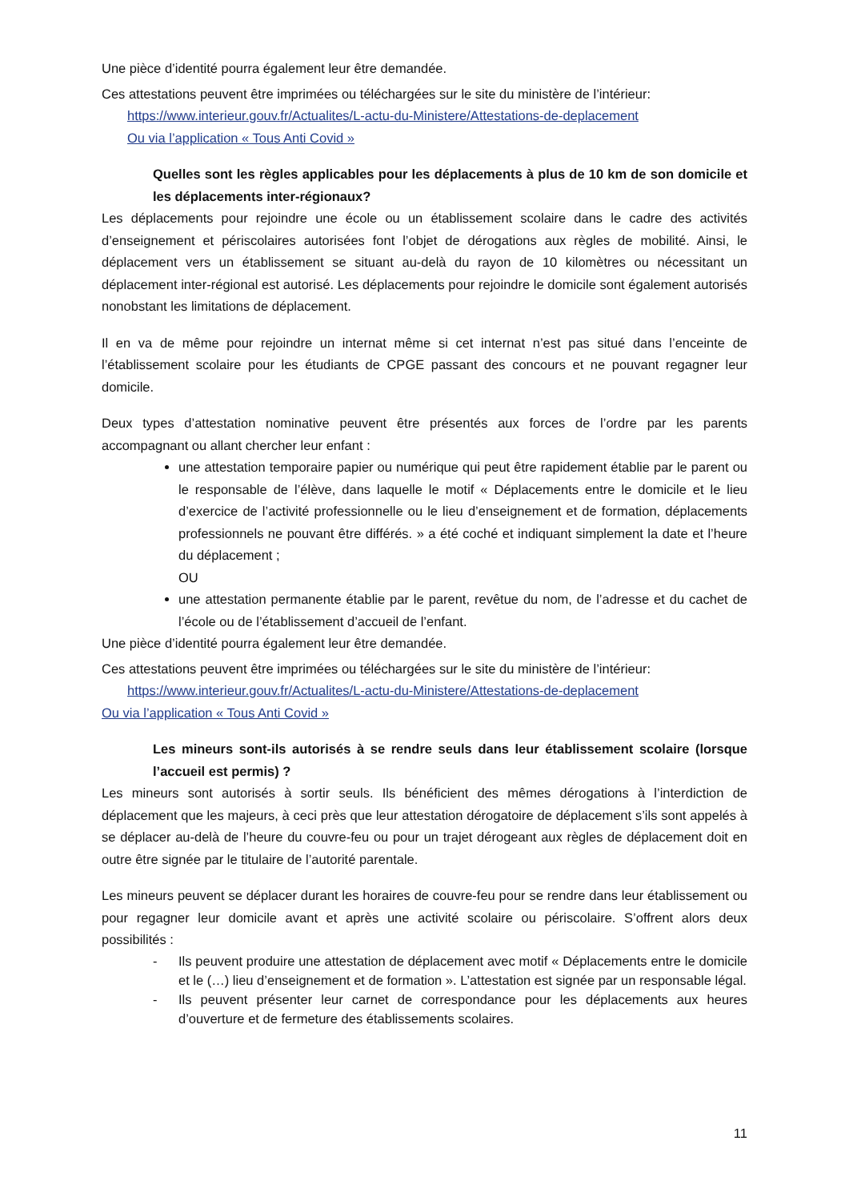Une pièce d’identité pourra également leur être demandée.
Ces attestations peuvent être imprimées ou téléchargées sur le site du ministère de l’intérieur:
https://www.interieur.gouv.fr/Actualites/L-actu-du-Ministere/Attestations-de-deplacement
Ou via l’application « Tous Anti Covid »
Quelles sont les règles applicables pour les déplacements à plus de 10 km de son domicile et les déplacements inter-régionaux?
Les déplacements pour rejoindre une école ou un établissement scolaire dans le cadre des activités d’enseignement et périscolaires autorisées font l’objet de dérogations aux règles de mobilité. Ainsi, le déplacement vers un établissement se situant au-delà du rayon de 10 kilomètres ou nécessitant un déplacement inter-régional est autorisé. Les déplacements pour rejoindre le domicile sont également autorisés nonobstant les limitations de déplacement.
Il en va de même pour rejoindre un internat même si cet internat n’est pas situé dans l’enceinte de l’établissement scolaire pour les étudiants de CPGE passant des concours et ne pouvant regagner leur domicile.
Deux types d’attestation nominative peuvent être présentés aux forces de l’ordre par les parents accompagnant ou allant chercher leur enfant :
une attestation temporaire papier ou numérique qui peut être rapidement établie par le parent ou le responsable de l’élève, dans laquelle le motif « Déplacements entre le domicile et le lieu d’exercice de l’activité professionnelle ou le lieu d’enseignement et de formation, déplacements professionnels ne pouvant être différés. » a été coché et indiquant simplement la date et l’heure du déplacement ;
OU
une attestation permanente établie par le parent, revêtue du nom, de l’adresse et du cachet de l’école ou de l’établissement d’accueil de l’enfant.
Une pièce d’identité pourra également leur être demandée.
Ces attestations peuvent être imprimées ou téléchargées sur le site du ministère de l’intérieur:
https://www.interieur.gouv.fr/Actualites/L-actu-du-Ministere/Attestations-de-deplacement
Ou via l’application « Tous Anti Covid »
Les mineurs sont-ils autorisés à se rendre seuls dans leur établissement scolaire (lorsque l’accueil est permis) ?
Les mineurs sont autorisés à sortir seuls. Ils bénéficient des mêmes dérogations à l’interdiction de déplacement que les majeurs, à ceci près que leur attestation dérogatoire de déplacement s’ils sont appelés à se déplacer au-delà de l’heure du couvre-feu ou pour un trajet dérogeant aux règles de déplacement doit en outre être signée par le titulaire de l’autorité parentale.
Les mineurs peuvent se déplacer durant les horaires de couvre-feu pour se rendre dans leur établissement ou pour regagner leur domicile avant et après une activité scolaire ou périscolaire. S’offrent alors deux possibilités :
- Ils peuvent produire une attestation de déplacement avec motif « Déplacements entre le domicile et le (…) lieu d’enseignement et de formation ». L’attestation est signée par un responsable légal.
- Ils peuvent présenter leur carnet de correspondance pour les déplacements aux heures d’ouverture et de fermeture des établissements scolaires.
11